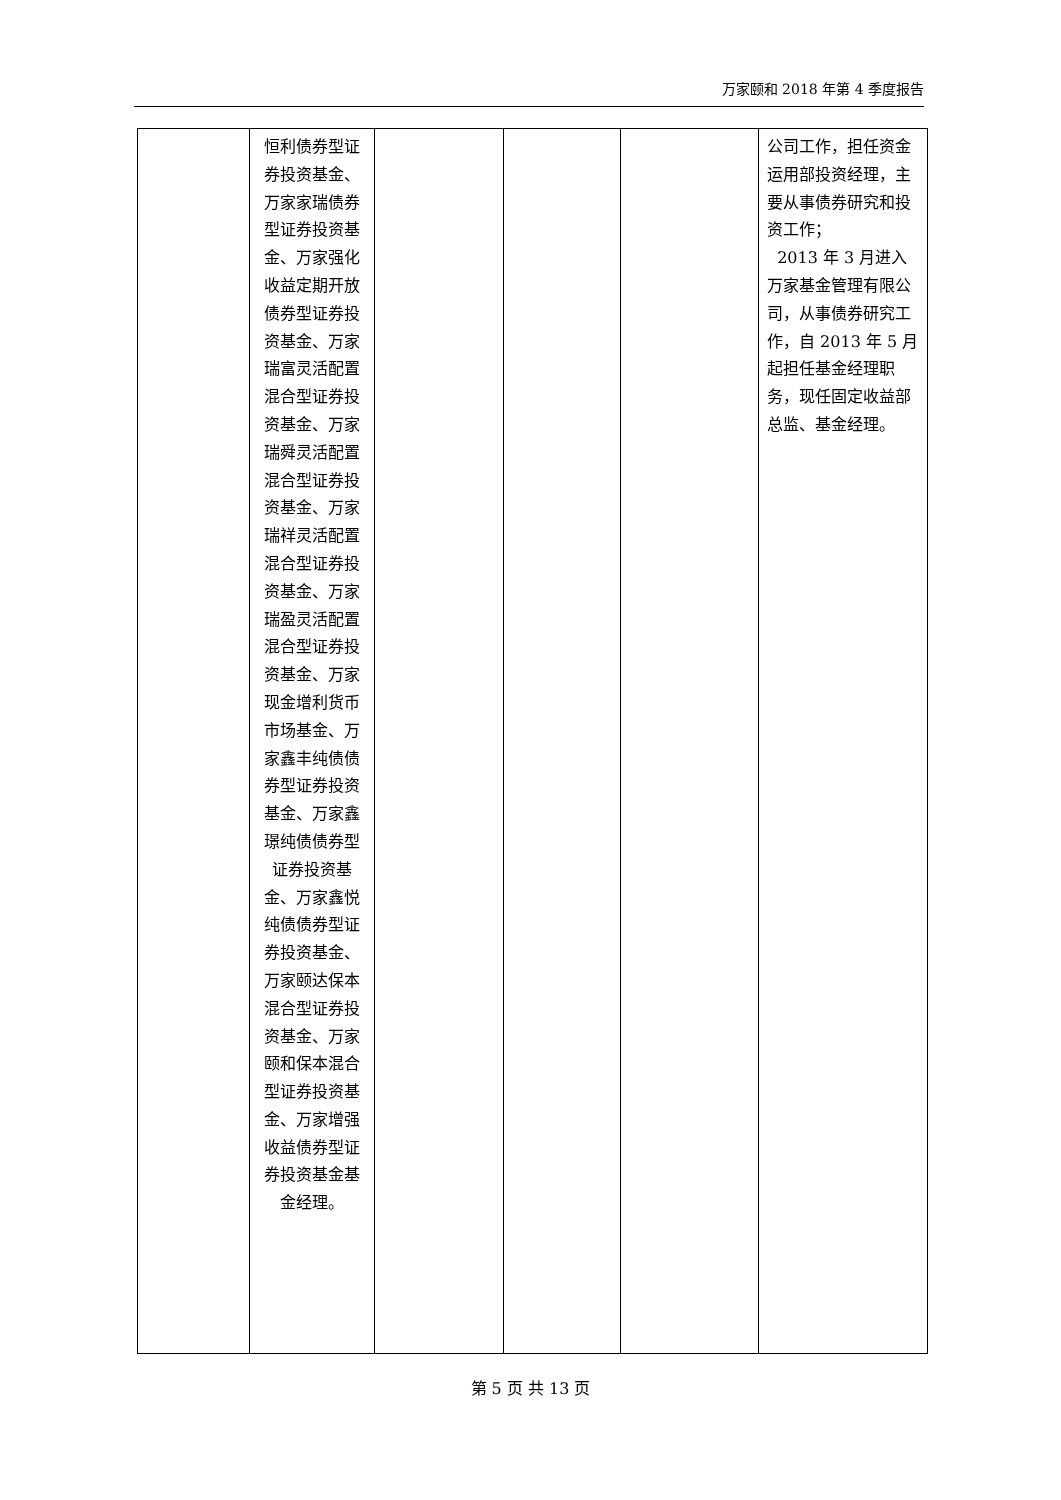万家颐和 2018 年第 4 季度报告
| | 恒利债券型证券投资基金、万家家瑞债券型证券投资基金、万家强化收益定期开放债券型证券投资基金、万家瑞富灵活配置混合型证券投资基金、万家瑞舜灵活配置混合型证券投资基金、万家瑞祥灵活配置混合型证券投资基金、万家瑞盈灵活配置混合型证券投资基金、万家现金增利货币市场基金、万家鑫丰纯债债券型证券投资基金、万家鑫璟纯债债券型证券投资基金、万家鑫悦纯债债券型证券投资基金、万家颐达保本混合型证券投资基金、万家颐和保本混合型证券投资基金、万家增强收益债券型证券投资基金基金经理。 | | | | 公司工作，担任资金运用部投资经理，主要从事债券研究和投资工作； 2013 年 3 月进入万家基金管理有限公司，从事债券研究工作，自 2013 年 5 月起担任基金经理职务，现任固定收益部总监、基金经理。 |
第 5 页 共 13 页